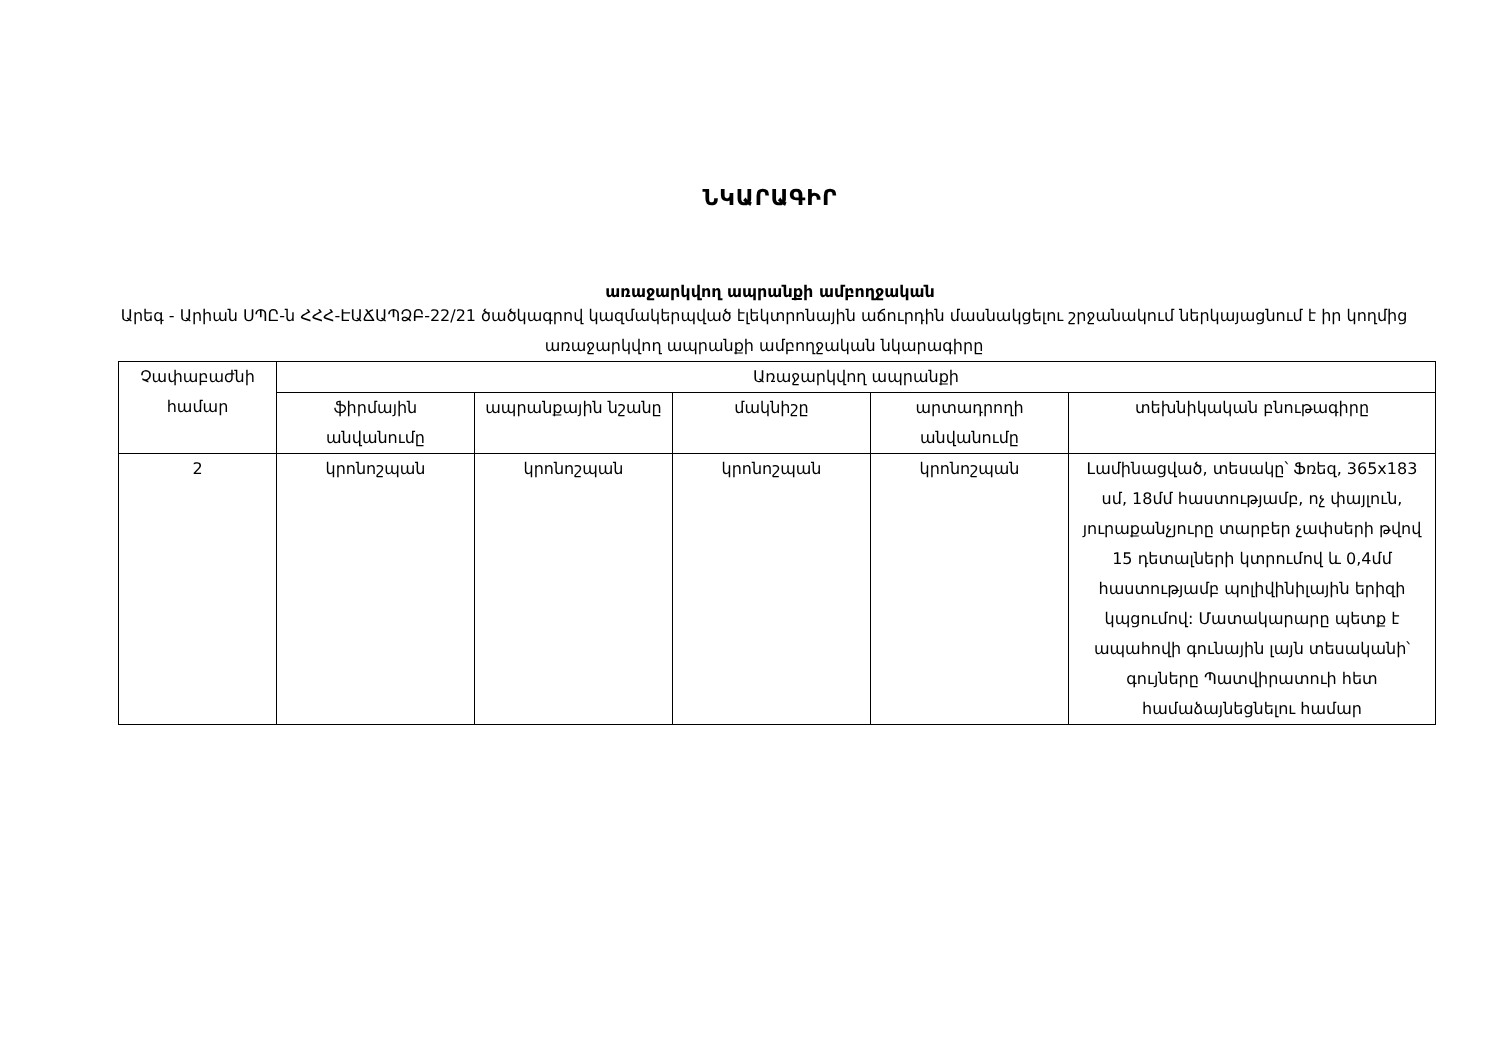ՆԿԱՐԱԳԻՐ
առաջարկվող ապրանքի ամբողջական
Արեգ - Արիան ՍՊԸ-ն ՀՀՀ-ԷԱՃԱՊՁԲ-22/21 ծածկագրով կազմակերպված էլեկտրոնային աճուրդին մասնակցելու շրջանակում ներկայացնում է իր կողմից առաջարկվող ապրանքի ամբողջական նկարագիրը
| Չափաբաժնի համար | Առաջարկվող ապրանքի | | | | |
| --- | --- | --- | --- | --- | --- |
| | ֆիրմային անվանումը | ապրանքային նշանը | մակնիշը | արտադրողի անվանումը | տեխնիկական բնութագիրը |
| 2 | կրոնոշպան | կրոնոշպան | կրոնոշպան | կրոնոշպան | Լամինացված, տեսակը՝ Ֆռեզ, 365x183 սմ, 18մմ հաստությամբ, ոչ փայլուն, յուրաքանչյուրը տարբեր չափսերի թվով 15 դետալների կտրումով և 0,4մմ հաստությամբ պոլիվինիլային երիզի կպցումով: Մատակարարը պետք է ապահովի գունային լայն տեսականի՝ գույները Պատվիրատուի հետ համաձայնեցնելու համար |